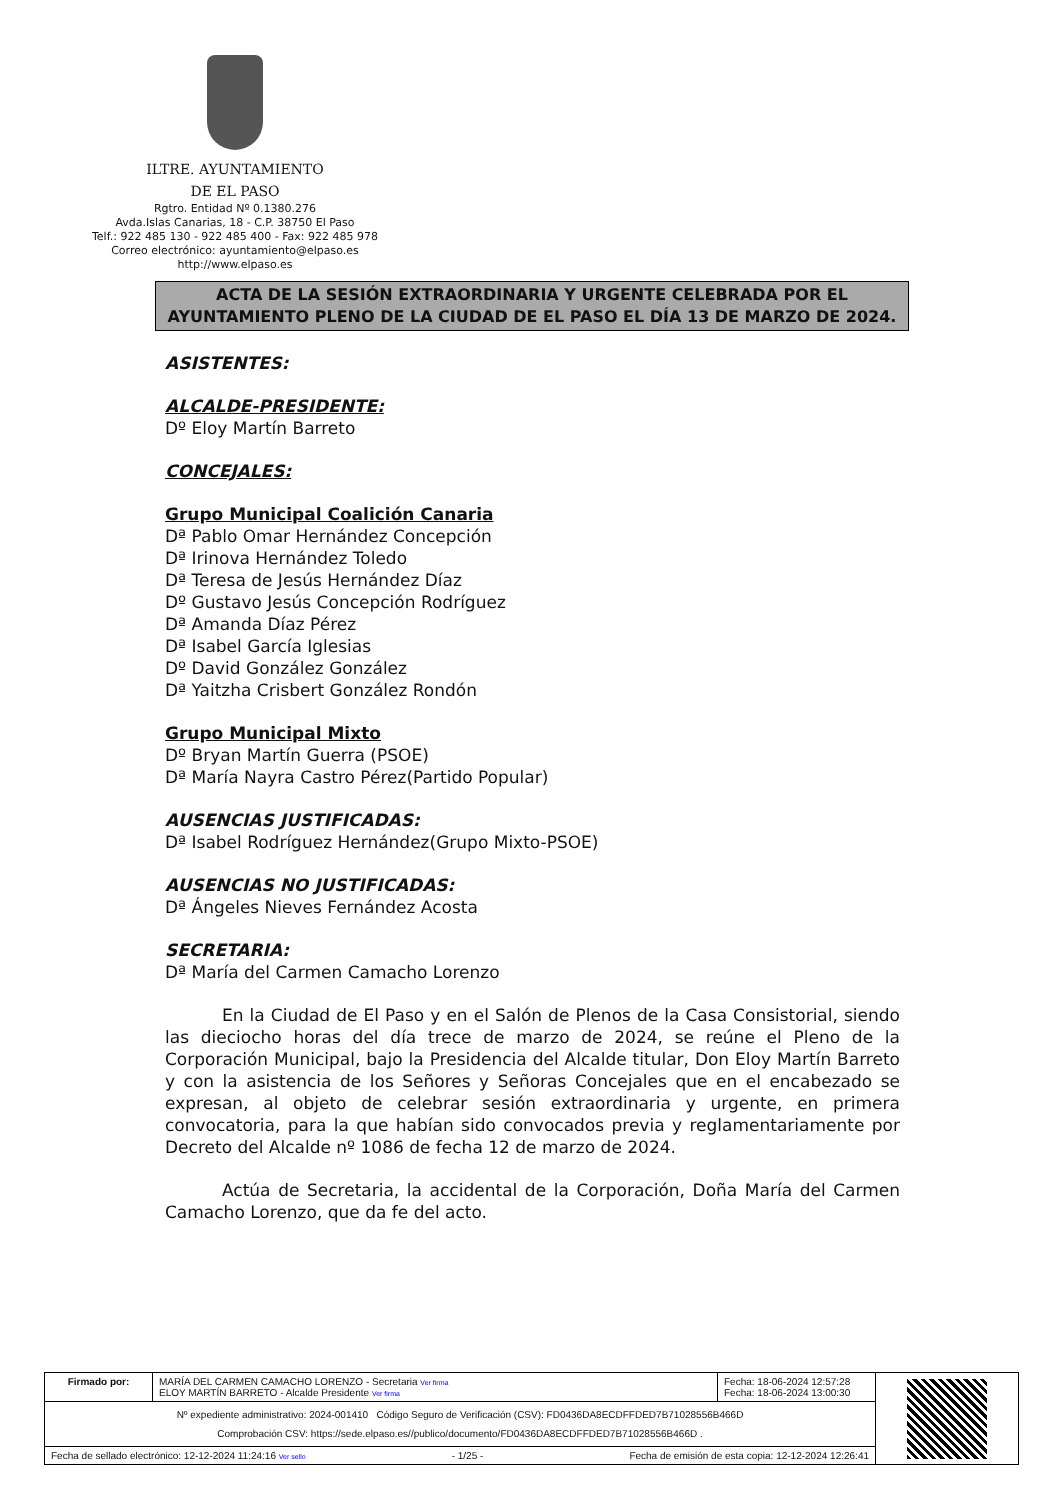ILTRE. AYUNTAMIENTO
DE EL PASO
Rgtro. Entidad Nº 0.1380.276
Avda.Islas Canarias, 18 - C.P. 38750 El Paso
Telf.: 922 485 130 - 922 485 400 - Fax: 922 485 978
Correo electrónico: ayuntamiento@elpaso.es
http://www.elpaso.es
ACTA DE LA SESIÓN EXTRAORDINARIA Y URGENTE CELEBRADA POR EL AYUNTAMIENTO PLENO DE LA CIUDAD DE EL PASO EL DÍA 13 DE MARZO DE 2024.
ASISTENTES:
ALCALDE-PRESIDENTE:
Dº Eloy Martín Barreto
CONCEJALES:
Grupo Municipal Coalición Canaria
Dª Pablo Omar Hernández Concepción
Dª Irinova Hernández Toledo
Dª Teresa de Jesús Hernández Díaz
Dº Gustavo Jesús Concepción Rodríguez
Dª Amanda Díaz Pérez
Dª Isabel García Iglesias
Dº David González González
Dª Yaitzha Crisbert González Rondón
Grupo Municipal Mixto
Dº Bryan Martín Guerra (PSOE)
Dª María Nayra Castro Pérez(Partido Popular)
AUSENCIAS JUSTIFICADAS:
Dª Isabel Rodríguez Hernández(Grupo Mixto-PSOE)
AUSENCIAS NO JUSTIFICADAS:
Dª Ángeles Nieves Fernández Acosta
SECRETARIA:
Dª María del Carmen Camacho Lorenzo
En la Ciudad de El Paso y en el Salón de Plenos de la Casa Consistorial, siendo las dieciocho horas del día trece de marzo de 2024, se reúne el Pleno de la Corporación Municipal, bajo la Presidencia del Alcalde titular, Don Eloy Martín Barreto y con la asistencia de los Señores y Señoras Concejales que en el encabezado se expresan, al objeto de celebrar sesión extraordinaria y urgente, en primera convocatoria, para la que habían sido convocados previa y reglamentariamente por Decreto del Alcalde nº 1086 de fecha 12 de marzo de 2024.
Actúa de Secretaria, la accidental de la Corporación, Doña María del Carmen Camacho Lorenzo, que da fe del acto.
| Firmado por: | MARÍA DEL CARMEN CAMACHO LORENZO - Secretaria Ver firma ELOY MARTÍN BARRETO - Alcalde Presidente Ver firma | Fecha: 18-06-2024 12:57:28 Fecha: 18-06-2024 13:00:30 | |
| Nº expediente administrativo: 2024-001410 Código Seguro de Verificación (CSV): FD0436DA8ECDFFDED7B71028556B466D Comprobación CSV: https://sede.elpaso.es//publico/documento/FD0436DA8ECDFFDED7B71028556B466D . | | | |
| Fecha de sellado electrónico: 12-12-2024 11:24:16 Ver sello Fecha de emisión de esta copia: 12-12-2024 12:26:41 - 1/25 - | | | |